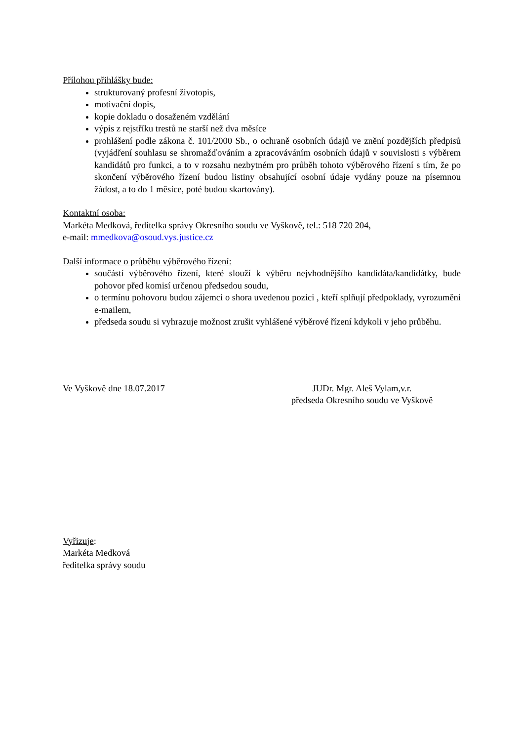Přílohou přihlášky bude:
strukturovaný profesní životopis,
motivační dopis,
kopie dokladu o dosaženém vzdělání
výpis z rejstříku trestů ne starší než dva měsíce
prohlášení podle zákona č. 101/2000 Sb., o ochraně osobních údajů ve znění pozdějších předpisů (vyjádření souhlasu se shromažďováním a zpracováváním osobních údajů v souvislosti s výběrem kandidátů pro funkci, a to v rozsahu nezbytném pro průběh tohoto výběrového řízení s tím, že po skončení výběrového řízení budou listiny obsahující osobní údaje vydány pouze na písemnou žádost, a to do 1 měsíce, poté budou skartovány).
Kontaktní osoba:
Markéta Medková, ředitelka správy Okresního soudu ve Vyškově, tel.: 518 720 204,
e-mail: mmedkova@osoud.vys.justice.cz
Další informace o průběhu výběrového řízení:
součástí výběrového řízení, které slouží k výběru nejvhodnějšího kandidáta/kandidátky, bude pohovor před komisí určenou předsedou soudu,
o termínu pohovoru budou zájemci o shora uvedenou pozici , kteří splňují předpoklady, vyrozuměni e-mailem,
předseda soudu si vyhrazuje možnost zrušit vyhlášené výběrové řízení kdykoli v jeho průběhu.
Ve Vyškově dne 18.07.2017 JUDr. Mgr. Aleš Vylam,v.r.
předseda Okresního soudu ve Vyškově
Vyřizuje:
Markéta Medková
ředitelka správy soudu